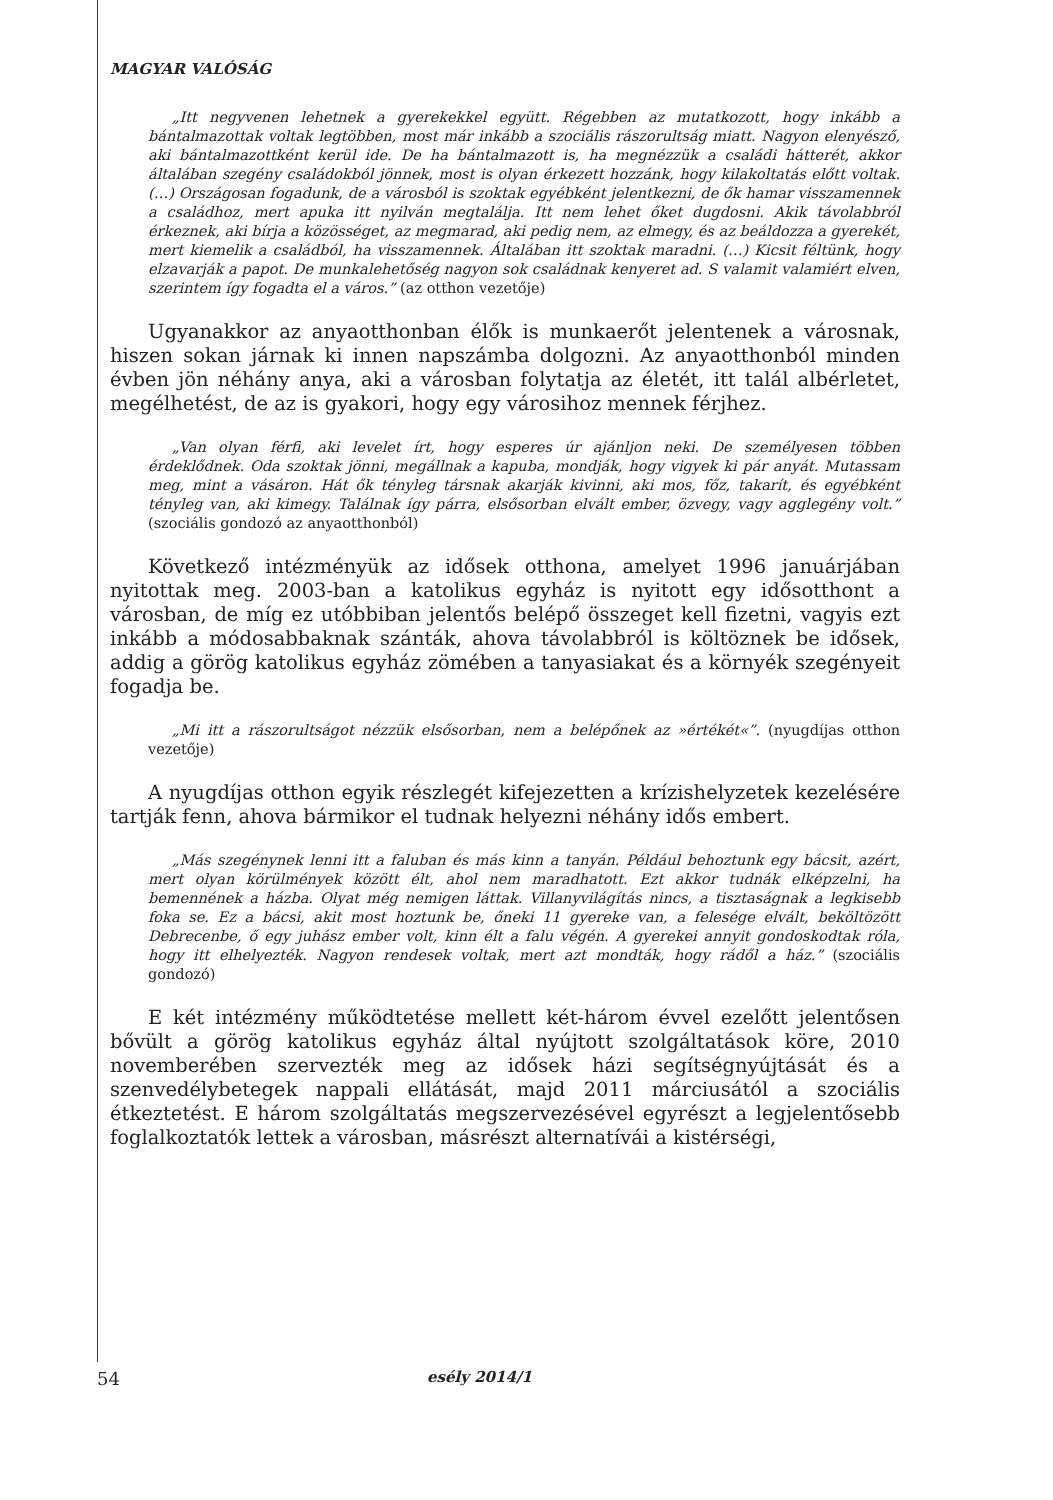MAGYAR VALÓSÁG
„Itt negyvenen lehetnek a gyerekekkel együtt. Régebben az mutatkozott, hogy inkább a bántalmazottak voltak legtöbben, most már inkább a szociális rászorultság miatt. Nagyon elenyésző, aki bántalmazottként kerül ide. De ha bántalmazott is, ha megnézzük a családi hátterét, akkor általában szegény családokból jönnek, most is olyan érkezett hozzánk, hogy kilakoltatás előtt voltak. (…) Országosan fogadunk, de a városból is szoktak egyébként jelentkezni, de ők hamar visszamennek a családhoz, mert apuka itt nyilván megtalálja. Itt nem lehet őket dugdosni. Akik távolabbról érkeznek, aki bírja a közösséget, az megmarad, aki pedig nem, az elmegy, és az beáldozza a gyerekét, mert kiemelik a családból, ha vissza­mennek. Általában itt szoktak maradni. (…) Kicsit féltünk, hogy elzavarják a papot. De munkalehetőség nagyon sok családnak kenyeret ad. S valamit valamiért elven, szerintem így fogadta el a város.” (az otthon vezetője)
Ugyanakkor az anyaotthonban élők is munkaerőt jelentenek a város­nak, hiszen sokan járnak ki innen napszámba dolgozni. Az anyaotthon­ból minden évben jön néhány anya, aki a városban folytatja az életét, itt talál albérletet, megélhetést, de az is gyakori, hogy egy városihoz mennek férjhez.
„Van olyan férfi, aki levelet írt, hogy esperes úr ajánljon neki. De személyesen többen érdeklődnek. Oda szoktak jönni, megállnak a kapuba, mondják, hogy vigyek ki pár anyát. Mutassam meg, mint a vásáron. Hát ők tényleg társnak akarják kivinni, aki mos, főz, takarít, és egyébként tényleg van, aki kimegy. Találnak így párra, elsősorban elvált ember, özvegy, vagy agglegény volt.” (szociális gondozó az anyaotthonból)
Következő intézményük az idősek otthona, amelyet 1996 januárjában nyitottak meg. 2003-ban a katolikus egyház is nyitott egy idősotthont a városban, de míg ez utóbbiban jelentős belépő összeget kell fizetni, vagyis ezt inkább a módosabbaknak szánták, ahova távolabbról is köl­töznek be idősek, addig a görög katolikus egyház zömében a tanyasiakat és a környék szegényeit fogadja be.
„Mi itt a rászorultságot nézzük elsősorban, nem a belépőnek az »értékét«”. (nyugdí­jas otthon vezetője)
A nyugdíjas otthon egyik részlegét kifejezetten a krízishelyzetek kezelésére tartják fenn, ahova bármikor el tudnak helyezni néhány idős embert.
„Más szegénynek lenni itt a faluban és más kinn a tanyán. Például behoztunk egy bácsit, azért, mert olyan körülmények között élt, ahol nem maradhatott. Ezt akkor tudnák elképzelni, ha bemennének a házba. Olyat még nemigen láttak. Villanyvilágítás nincs, a tisztaságnak a legkisebb foka se. Ez a bácsi, akit most hoztunk be, őneki 11 gyereke van, a felesége elvált, beköltözött Debrecenbe, ő egy juhász ember volt, kinn élt a falu végén. A gyerekei annyit gondoskodtak róla, hogy itt elhelyezték. Nagyon rendesek voltak, mert azt mondták, hogy rádől a ház.” (szociális gondozó)
E két intézmény működtetése mellett két-három évvel ezelőtt jelen­tősen bővült a görög katolikus egyház által nyújtott szolgáltatások köre, 2010 novemberében szervezték meg az idősek házi segítségnyújtását és a szenvedélybetegek nappali ellátását, majd 2011 márciusától a szociális étkeztetést. E három szolgáltatás megszervezésével egyrészt a legjelentő­sebb foglalkoztatók lettek a városban, másrészt alternatívái a kistérségi,
54 esély 2014/1